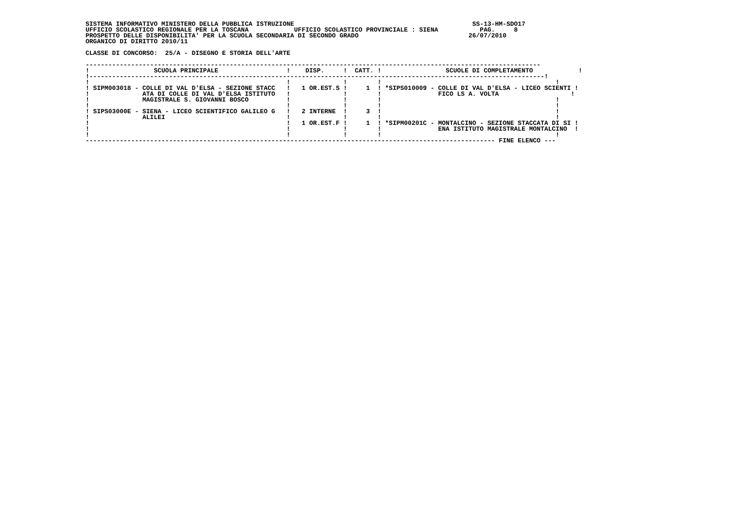SISTEMA INFORMATIVO MINISTERO DELLA PUBBLICA ISTRUZIONE                                               SS-13-HM-SDO17
UFFICIO SCOLASTICO REGIONALE PER LA TOSCANA            UFFICIO SCOLASTICO PROVINCIALE : SIENA           PAG.     8
PROSPETTO DELLE DISPONIBILITA' PER LA SCUOLA SECONDARIA DI SECONDO GRADO                             26/07/2010
ORGANICO DI DIRITTO 2010/11

CLASSE DI CONCORSO:  25/A - DISEGNO E STORIA DELL'ARTE
| ------------------------------------------------------------------------------------------------------------------------ ! SCUOLA PRINCIPALE ! DISP. ! CATT. ! SCUOLE DI COMPLETAMENTO ! !------------------------------------------------------------------------------------------------------------------------! ! ! ! ! ! ! SIPM003018 - COLLE DI VAL D'ELSA - SEZIONE STACC ! 1 OR.EST.S ! 1 ! *SIPS010009 - COLLE DI VAL D'ELSA - LICEO SCIENTI ! ! ATA DI COLLE DI VAL D'ELSA ISTITUTO ! ! ! FICO LS A. VOLTA ! ! MAGISTRALE S. GIOVANNI BOSCO ! ! ! ! ! ! ! ! ! ! SIPS03000E - SIENA - LICEO SCIENTIFICO GALILEO G ! 2 INTERNE ! 3 ! ! ! ALILEI ! ! ! ! ! ! 1 OR.EST.F ! 1 ! *SIPM00201C - MONTALCINO - SEZIONE STACCATA DI SI ! ! ! ! ! ENA ISTITUTO MAGISTRALE MONTALCINO ! ! ! ! ! ! ------------------------------------------------------------------------------------------------------------ FINE ELENCO --- |